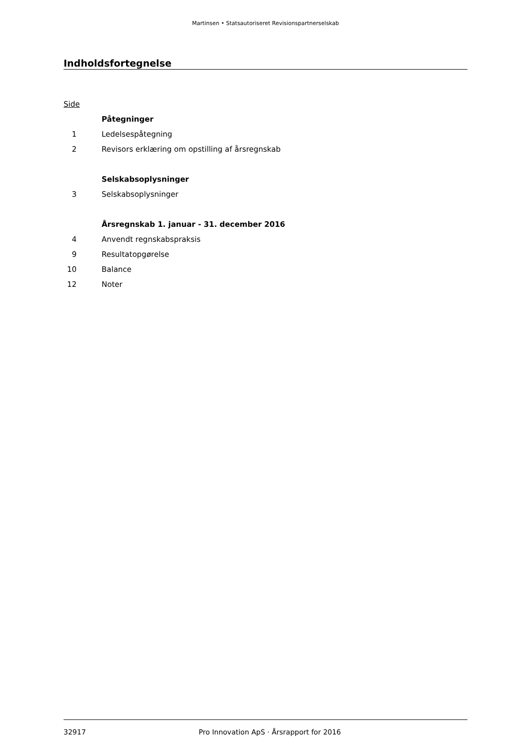Martinsen • Statsautoriseret Revisionspartnerselskab
Indholdsfortegnelse
Side
| | Påtegninger |
| 1 | Ledelsespåtegning |
| 2 | Revisors erklæring om opstilling af årsregnskab |
| | Selskabsoplysninger |
| 3 | Selskabsoplysninger |
| | Årsregnskab 1. januar - 31. december 2016 |
| 4 | Anvendt regnskabspraksis |
| 9 | Resultatopgørelse |
| 10 | Balance |
| 12 | Noter |
32917 Pro Innovation ApS · Årsrapport for 2016